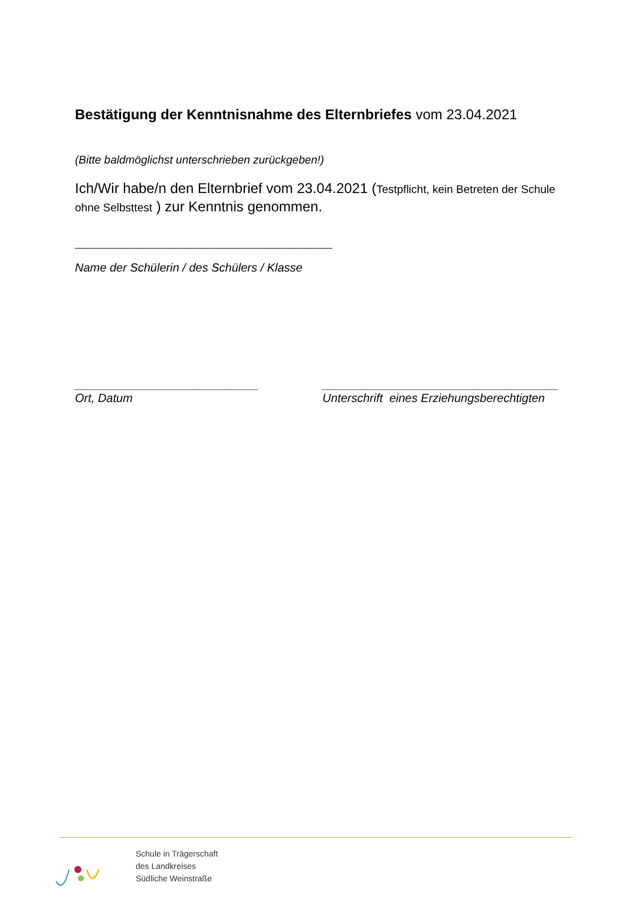Bestätigung der Kenntnisnahme des Elternbriefes vom 23.04.2021
(Bitte baldmöglichst unterschrieben zurückgeben!)
Ich/Wir habe/n den Elternbrief vom 23.04.2021 (Testpflicht, kein Betreten der Schule ohne Selbsttest ) zur Kenntnis genommen.
_________________________________________________
Name der Schülerin / des Schülers / Klasse
____________________________
Ort, Datum
____________________________________
Unterschrift eines Erziehungsberechtigten
Schule in Trägerschaft
des Landkreises
Südliche Weinstraße